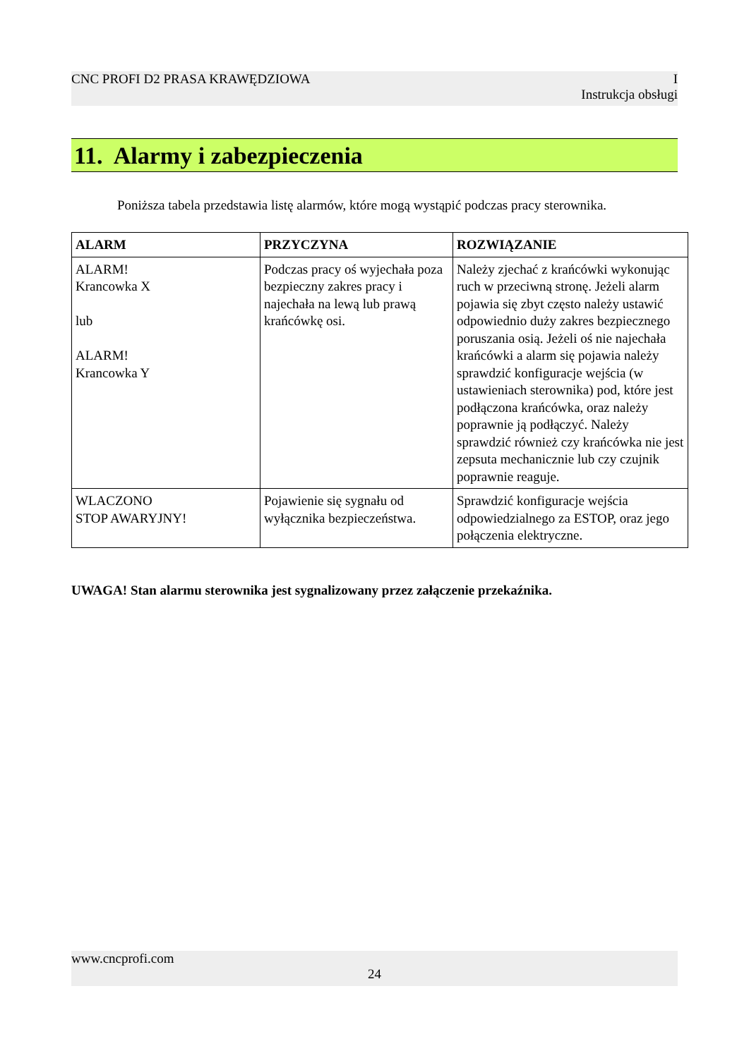CNC PROFI D2 PRASA KRAWĘDZIOWA I
Instrukcja obsługi
11. Alarmy i zabezpieczenia
Poniższa tabela przedstawia listę alarmów, które mogą wystąpić podczas pracy sterownika.
| ALARM | PRZYCZYNA | ROZWIĄZANIE |
| --- | --- | --- |
| ALARM! Krancowka X lub ALARM! Krancowka Y | Podczas pracy oś wyjechała poza bezpieczny zakres pracy i najechała na lewą lub prawą krańcówkę osi. | Należy zjechać z krańcówki wykonując ruch w przeciwną stronę. Jeżeli alarm pojawia się zbyt często należy ustawić odpowiednio duży zakres bezpiecznego poruszania osią. Jeżeli oś nie najechała krańcówki a alarm się pojawia należy sprawdzić konfiguracje wejścia (w ustawieniach sterownika) pod, które jest podłączona krańcówka, oraz należy poprawnie ją podłączyć. Należy sprawdzić również czy krańcówka nie jest zepsuta mechanicznie lub czy czujnik poprawnie reaguje. |
| WLACZONO STOP AWARYJNY! | Pojawienie się sygnału od wyłącznika bezpieczeństwa. | Sprawdzić konfiguracje wejścia odpowiedzialnego za ESTOP, oraz jego połączenia elektryczne. |
UWAGA! Stan alarmu sterownika jest sygnalizowany przez załączenie przekaźnika.
www.cncprofi.com
24